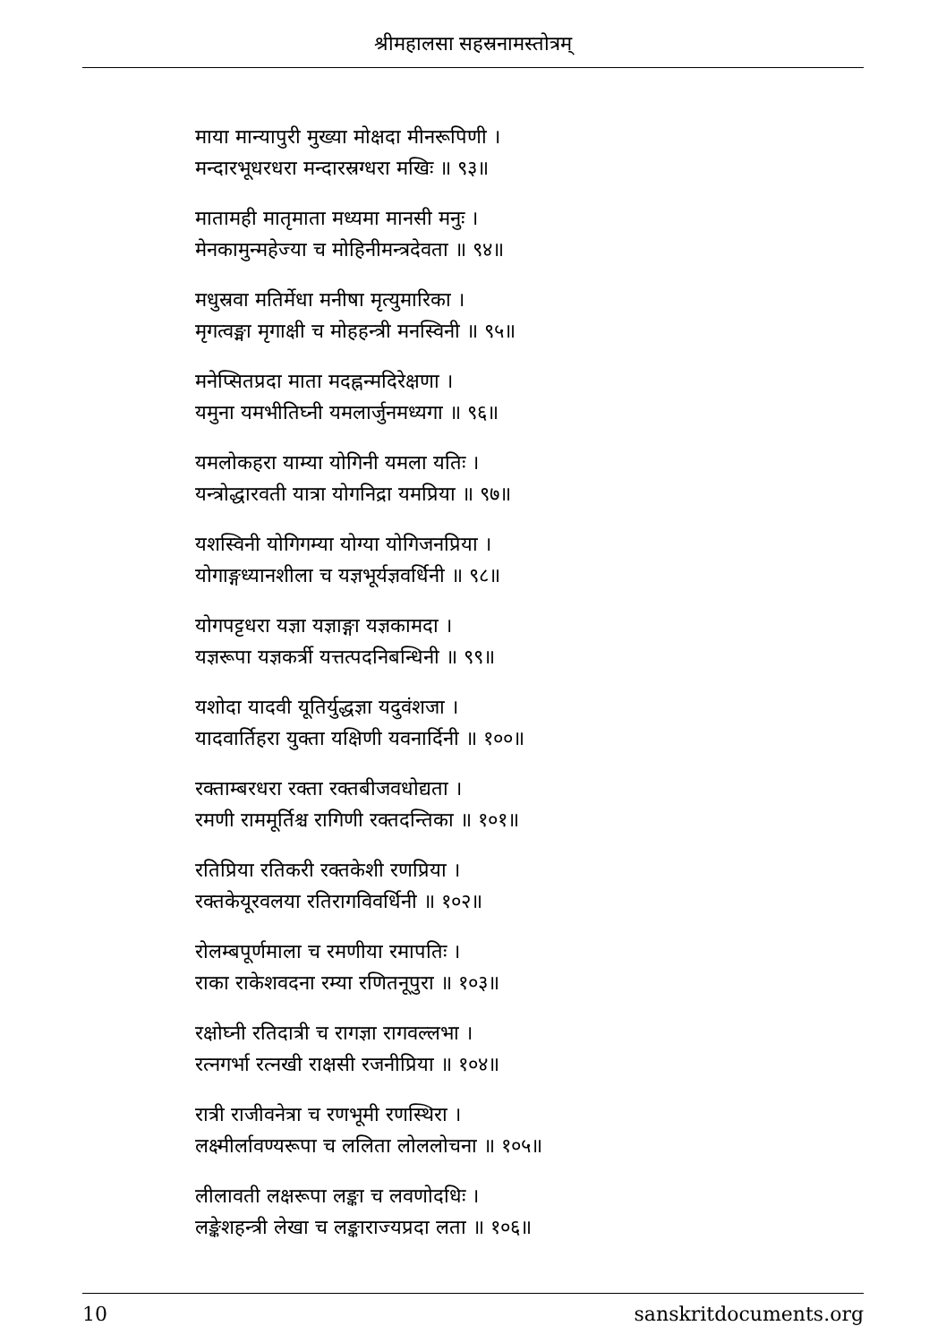श्रीमहालसा सहस्रनामस्तोत्रम्
माया मान्यापुरी मुख्या मोक्षदा मीनरूपिणी ।
मन्दारभूधरधरा मन्दारस्रग्धरा मखिः ॥ ९३॥
मातामही मातृमाता मध्यमा मानसी मनुः ।
मेनकामुन्महेज्या च मोहिनीमन्त्रदेवता ॥ ९४॥
मधुस्रवा मतिर्मेधा मनीषा मृत्युमारिका ।
मृगत्वङ्मा मृगाक्षी च मोहहन्त्री मनस्विनी ॥ ९५॥
मनेप्सितप्रदा माता मदह्नन्मदिरेक्षणा ।
यमुना यमभीतिघ्नी यमलार्जुनमध्यगा ॥ ९६॥
यमलोकहरा याम्या योगिनी यमला यतिः ।
यन्त्रोद्धारवती यात्रा योगनिद्रा यमप्रिया ॥ ९७॥
यशस्विनी योगिगम्या योग्या योगिजनप्रिया ।
योगाङ्गध्यानशीला च यज्ञभूर्यज्ञवर्धिनी ॥ ९८॥
योगपट्टधरा यज्ञा यज्ञाङ्गा यज्ञकामदा ।
यज्ञरूपा यज्ञकर्त्री यत्तत्पदनिबन्धिनी ॥ ९९॥
यशोदा यादवी यूतिर्युद्धज्ञा यदुवंशजा ।
यादवार्तिहरा युक्ता यक्षिणी यवनार्दिनी ॥ १००॥
रक्ताम्बरधरा रक्ता रक्तबीजवधोद्यता ।
रमणी राममूर्तिश्च रागिणी रक्तदन्तिका ॥ १०१॥
रतिप्रिया रतिकरी रक्तकेशी रणप्रिया ।
रक्तकेयूरवलया रतिरागविवर्धिनी ॥ १०२॥
रोलम्बपूर्णमाला च रमणीया रमापतिः ।
राका राकेशवदना रम्या रणितनूपुरा ॥ १०३॥
रक्षोघ्नी रतिदात्री च रागज्ञा रागवल्लभा ।
रत्नगर्भा रत्नखी राक्षसी रजनीप्रिया ॥ १०४॥
रात्री राजीवनेत्रा च रणभूमी रणस्थिरा ।
लक्ष्मीर्लावण्यरूपा च ललिता लोललोचना ॥ १०५॥
लीलावती लक्षरूपा लङ्का च लवणोदधिः ।
लङ्केशहन्त्री लेखा च लङ्काराज्यप्रदा लता ॥ १०६॥
10 sanskritdocuments.org